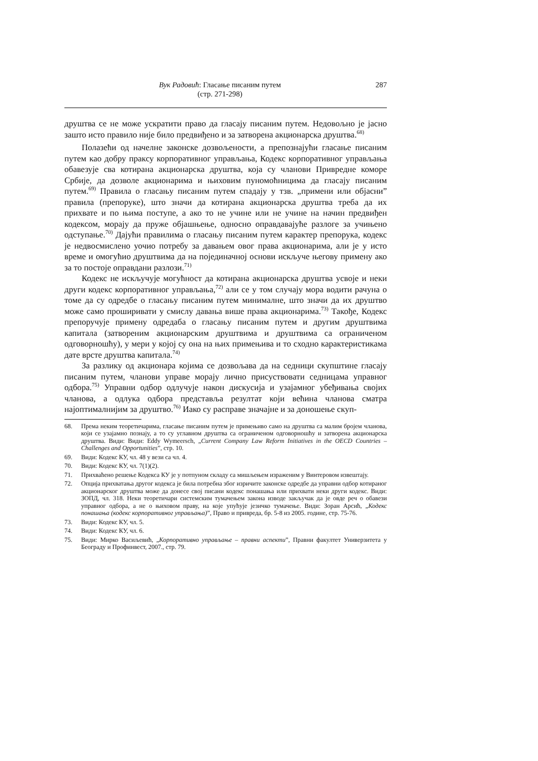Вук Радовић: Гласање писаним путем
(стр. 271-298)
287
друштва се не може ускратити право да гласају писаним путем. Недовољно је јасно зашто исто правило није било предвиђено и за затворена акционарска друштва.<sup>68)</sup>
Полазећи од начелне законске дозвољености, а препознајући гласање писаним путем као добру праксу корпоративног управљања, Кодекс корпоративног управљања обавезује сва котирана акционарска друштва, која су чланови Привредне коморе Србије, да дозволе акционарима и њиховим пуномоћницима да гласају писаним путем.<sup>69)</sup> Правила о гласању писаним путем спадају у тзв. „примени или објасни” правила (препоруке), што значи да котирана акционарска друштва треба да их прихвате и по њима поступе, а ако то не учине или не учине на начин предвиђен кодексом, морају да пруже објашњење, односно оправдавајуће разлоге за учињено одступање.<sup>70)</sup> Дајући правилима о гласању писаним путем карактер препорука, кодекс је недвосмислено уочио потребу за давањем овог права акционарима, али је у исто време и омогућио друштвима да на појединачној основи искључе његову примену ако за то постоје оправдани разлози.<sup>71)</sup>
Кодекс не искључује могућност да котирана акционарска друштва усвоје и неки други кодекс корпоративног управљања,<sup>72)</sup> али се у том случају мора водити рачуна о томе да су одредбе о гласању писаним путем минималне, што значи да их друштво може само проширивати у смислу давања више права акционарима.<sup>73)</sup> Такође, Кодекс препоручује примену одредаба о гласању писаним путем и другим друштвима капитала (затвореним акционарским друштвима и друштвима са ограниченом одговорношћу), у мери у којој су она на њих примењива и то сходно карактеристикама дате врсте друштва капитала.<sup>74)</sup>
За разлику од акционара којима се дозвољава да на седници скупштине гласају писаним путем, чланови управе морају лично присуствовати седницама управног одбора.<sup>75)</sup> Управни одбор одлучује након дискусија и узајамног убеђивања својих чланова, а одлука одбора представља резултат који већина чланова сматра најоптималнијим за друштво.<sup>76)</sup> Иако су расправе значајне и за доношење скуп-
68. Према неким теоретичарима, гласање писаним путем је примењиво само на друштва са малим бројем чланова, који се узајамно познају, а то су углавном друштва са ограниченом одговорношћу и затворена акционарска друштва. Види: Види: Eddy Wymeersch, „Current Company Law Reform Initiatives in the OECD Countries – Challenges and Opportunities”, стр. 10.
69. Види: Кодекс КУ, чл. 48 у вези са чл. 4.
70. Види: Кодекс КУ, чл. 7(1)(2).
71. Прихваћено решење Кодекса КУ је у потпуном складу са мишљењем израженим у Винтеровом извештају.
72. Опција прихватања другог кодекса је била потребна због изричите законске одредбе да управни одбор котираног акционарског друштва може да донесе свој писани кодекс понашања или прихвати неки други кодекс. Види: ЗОПД, чл. 318. Неки теоретичари системским тумачењем закона изводе закључак да је овде реч о обавези управног одбора, а не о њиховом праву, на које упућује језичко тумачење. Види: Зоран Арсић, „Кодекс понашања (кодекс корпоративног управљања)”, Право и привреда, бр. 5-8 из 2005. године, стр. 75-76.
73. Види: Кодекс КУ, чл. 5.
74. Види: Кодекс КУ, чл. 6.
75. Види: Мирко Васиљевић, „Корпоративно управљање – правни аспекти”, Правни факултет Универзитета у Београду и Профинвест, 2007., стр. 79.